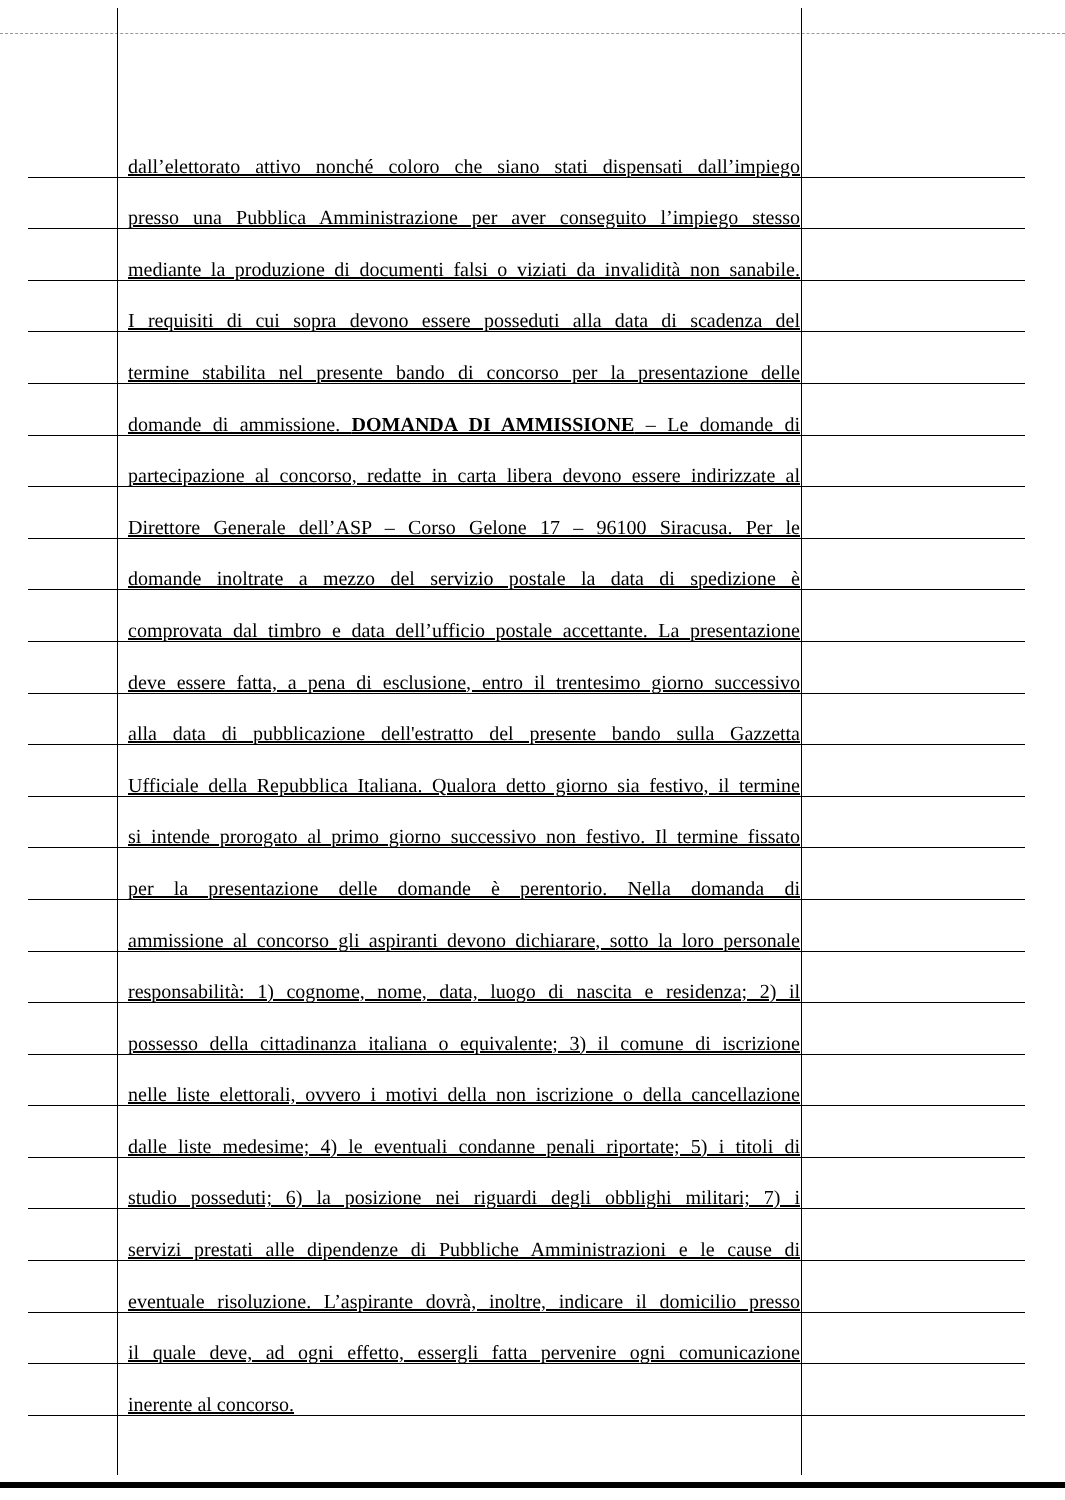dall’elettorato attivo nonché coloro che siano stati dispensati dall’impiego
presso una Pubblica Amministrazione per aver conseguito l’impiego stesso
mediante la produzione di documenti falsi o viziati da invalidità non sanabile.
I requisiti di cui sopra devono essere posseduti alla data di scadenza del
termine stabilita nel presente bando di concorso per la presentazione delle
domande di ammissione. DOMANDA DI AMMISSIONE – Le domande di
partecipazione al concorso, redatte in carta libera devono essere indirizzate al
Direttore Generale dell’ASP – Corso Gelone 17 – 96100 Siracusa. Per le
domande inoltrate a mezzo del servizio postale la data di spedizione è
comprovata dal timbro e data dell’ufficio postale accettante. La presentazione
deve essere fatta, a pena di esclusione, entro il trentesimo giorno successivo
alla data di pubblicazione dell'estratto del presente bando sulla Gazzetta
Ufficiale della Repubblica Italiana. Qualora detto giorno sia festivo, il termine
si intende prorogato al primo giorno successivo non festivo. Il termine fissato
per la presentazione delle domande è perentorio. Nella domanda di
ammissione al concorso gli aspiranti devono dichiarare, sotto la loro personale
responsabilità: 1) cognome, nome, data, luogo di nascita e residenza; 2) il
possesso della cittadinanza italiana o equivalente; 3) il comune di iscrizione
nelle liste elettorali, ovvero i motivi della non iscrizione o della cancellazione
dalle liste medesime; 4) le eventuali condanne penali riportate; 5) i titoli di
studio posseduti; 6) la posizione nei riguardi degli obblighi militari; 7) i
servizi prestati alle dipendenze di Pubbliche Amministrazioni e le cause di
eventuale risoluzione. L’aspirante dovrà, inoltre, indicare il domicilio presso
il quale deve, ad ogni effetto, essergli fatta pervenire ogni comunicazione
inerente al concorso.